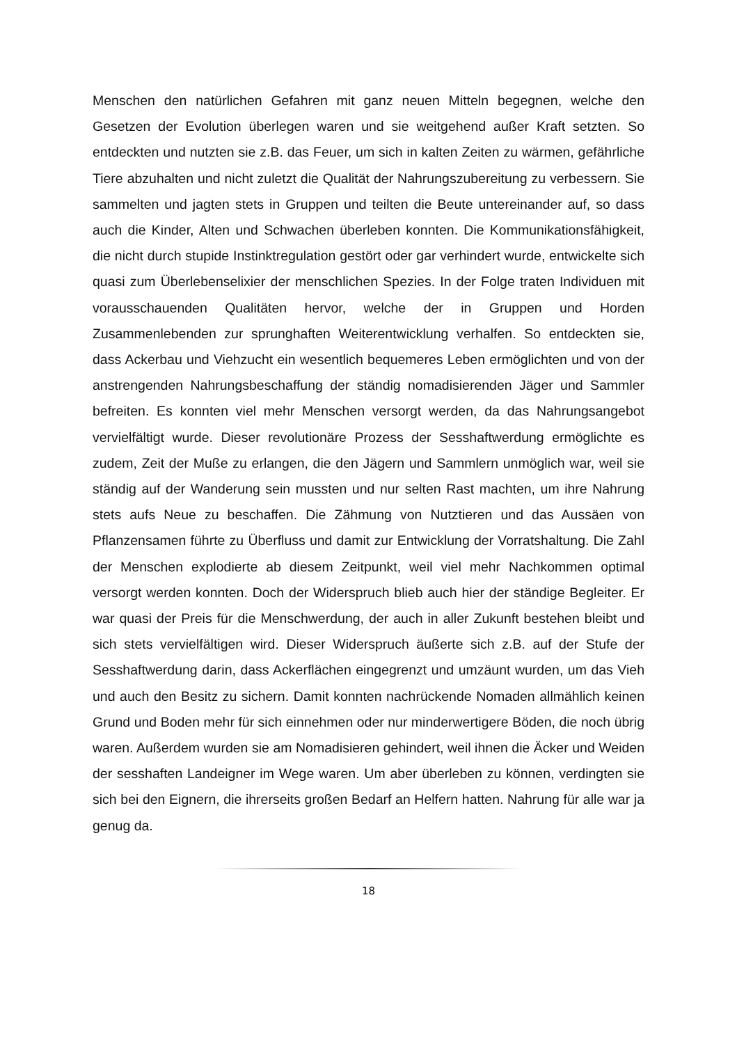Menschen den natürlichen Gefahren mit ganz neuen Mitteln begegnen, welche den Gesetzen der Evolution überlegen waren und sie weitgehend außer Kraft setzten. So entdeckten und nutzten sie z.B. das Feuer, um sich in kalten Zeiten zu wärmen, gefährliche Tiere abzuhalten und nicht zuletzt die Qualität der Nahrungszubereitung zu verbessern. Sie sammelten und jagten stets in Gruppen und teilten die Beute untereinander auf, so dass auch die Kinder, Alten und Schwachen überleben konnten. Die Kommunikationsfähigkeit, die nicht durch stupide Instinktregulation gestört oder gar verhindert wurde, entwickelte sich quasi zum Überlebenselixier der menschlichen Spezies. In der Folge traten Individuen mit vorausschauenden Qualitäten hervor, welche der in Gruppen und Horden Zusammenlebenden zur sprunghaften Weiterentwicklung verhalfen. So entdeckten sie, dass Ackerbau und Viehzucht ein wesentlich bequemeres Leben ermöglichten und von der anstrengenden Nahrungsbeschaffung der ständig nomadisierenden Jäger und Sammler befreiten. Es konnten viel mehr Menschen versorgt werden, da das Nahrungsangebot vervielfältigt wurde. Dieser revolutionäre Prozess der Sesshaftwerdung ermöglichte es zudem, Zeit der Muße zu erlangen, die den Jägern und Sammlern unmöglich war, weil sie ständig auf der Wanderung sein mussten und nur selten Rast machten, um ihre Nahrung stets aufs Neue zu beschaffen. Die Zähmung von Nutztieren und das Aussäen von Pflanzensamen führte zu Überfluss und damit zur Entwicklung der Vorratshaltung. Die Zahl der Menschen explodierte ab diesem Zeitpunkt, weil viel mehr Nachkommen optimal versorgt werden konnten. Doch der Widerspruch blieb auch hier der ständige Begleiter. Er war quasi der Preis für die Menschwerdung, der auch in aller Zukunft bestehen bleibt und sich stets vervielfältigen wird. Dieser Widerspruch äußerte sich z.B. auf der Stufe der Sesshaftwerdung darin, dass Ackerflächen eingegrenzt und umzäunt wurden, um das Vieh und auch den Besitz zu sichern. Damit konnten nachrückende Nomaden allmählich keinen Grund und Boden mehr für sich einnehmen oder nur minderwertigere Böden, die noch übrig waren. Außerdem wurden sie am Nomadisieren gehindert, weil ihnen die Äcker und Weiden der sesshaften Landeigner im Wege waren. Um aber überleben zu können, verdingten sie sich bei den Eignern, die ihrerseits großen Bedarf an Helfern hatten. Nahrung für alle war ja genug da.
18